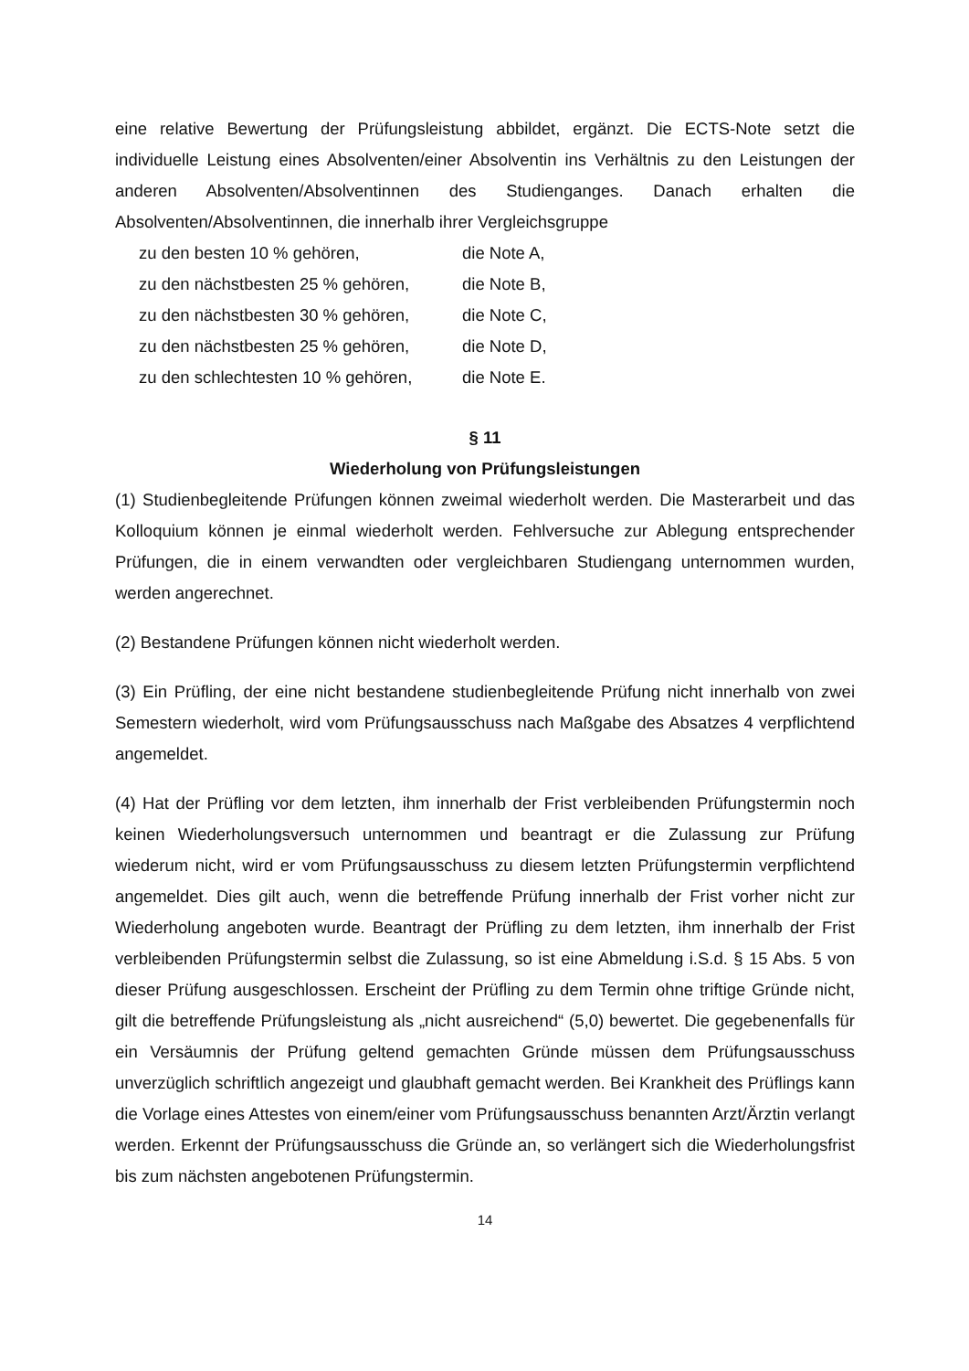eine relative Bewertung der Prüfungsleistung abbildet, ergänzt. Die ECTS-Note setzt die individuelle Leistung eines Absolventen/einer Absolventin ins Verhältnis zu den Leistungen der anderen Absolventen/Absolventinnen des Studienganges. Danach erhalten die Absolventen/Absolventinnen, die innerhalb ihrer Vergleichsgruppe
| zu den besten 10 % gehören, | die Note A, |
| zu den nächstbesten 25 % gehören, | die Note B, |
| zu den nächstbesten 30 % gehören, | die Note C, |
| zu den nächstbesten 25 % gehören, | die Note D, |
| zu den schlechtesten 10 % gehören, | die Note E. |
§ 11
Wiederholung von Prüfungsleistungen
(1) Studienbegleitende Prüfungen können zweimal wiederholt werden. Die Masterarbeit und das Kolloquium können je einmal wiederholt werden. Fehlversuche zur Ablegung entsprechender Prüfungen, die in einem verwandten oder vergleichbaren Studiengang unternommen wurden, werden angerechnet.
(2) Bestandene Prüfungen können nicht wiederholt werden.
(3) Ein Prüfling, der eine nicht bestandene studienbegleitende Prüfung nicht innerhalb von zwei Semestern wiederholt, wird vom Prüfungsausschuss nach Maßgabe des Absatzes 4 verpflichtend angemeldet.
(4) Hat der Prüfling vor dem letzten, ihm innerhalb der Frist verbleibenden Prüfungstermin noch keinen Wiederholungsversuch unternommen und beantragt er die Zulassung zur Prüfung wiederum nicht, wird er vom Prüfungsausschuss zu diesem letzten Prüfungstermin verpflichtend angemeldet. Dies gilt auch, wenn die betreffende Prüfung innerhalb der Frist vorher nicht zur Wiederholung angeboten wurde. Beantragt der Prüfling zu dem letzten, ihm innerhalb der Frist verbleibenden Prüfungstermin selbst die Zulassung, so ist eine Abmeldung i.S.d. § 15 Abs. 5 von dieser Prüfung ausgeschlossen. Erscheint der Prüfling zu dem Termin ohne triftige Gründe nicht, gilt die betreffende Prüfungsleistung als „nicht ausreichend“ (5,0) bewertet. Die gegebenenfalls für ein Versäumnis der Prüfung geltend gemachten Gründe müssen dem Prüfungsausschuss unverzüglich schriftlich angezeigt und glaubhaft gemacht werden. Bei Krankheit des Prüflings kann die Vorlage eines Attestes von einem/einer vom Prüfungsausschuss benannten Arzt/Ärztin verlangt werden. Erkennt der Prüfungsausschuss die Gründe an, so verlängert sich die Wiederholungsfrist bis zum nächsten angebotenen Prüfungstermin.
14